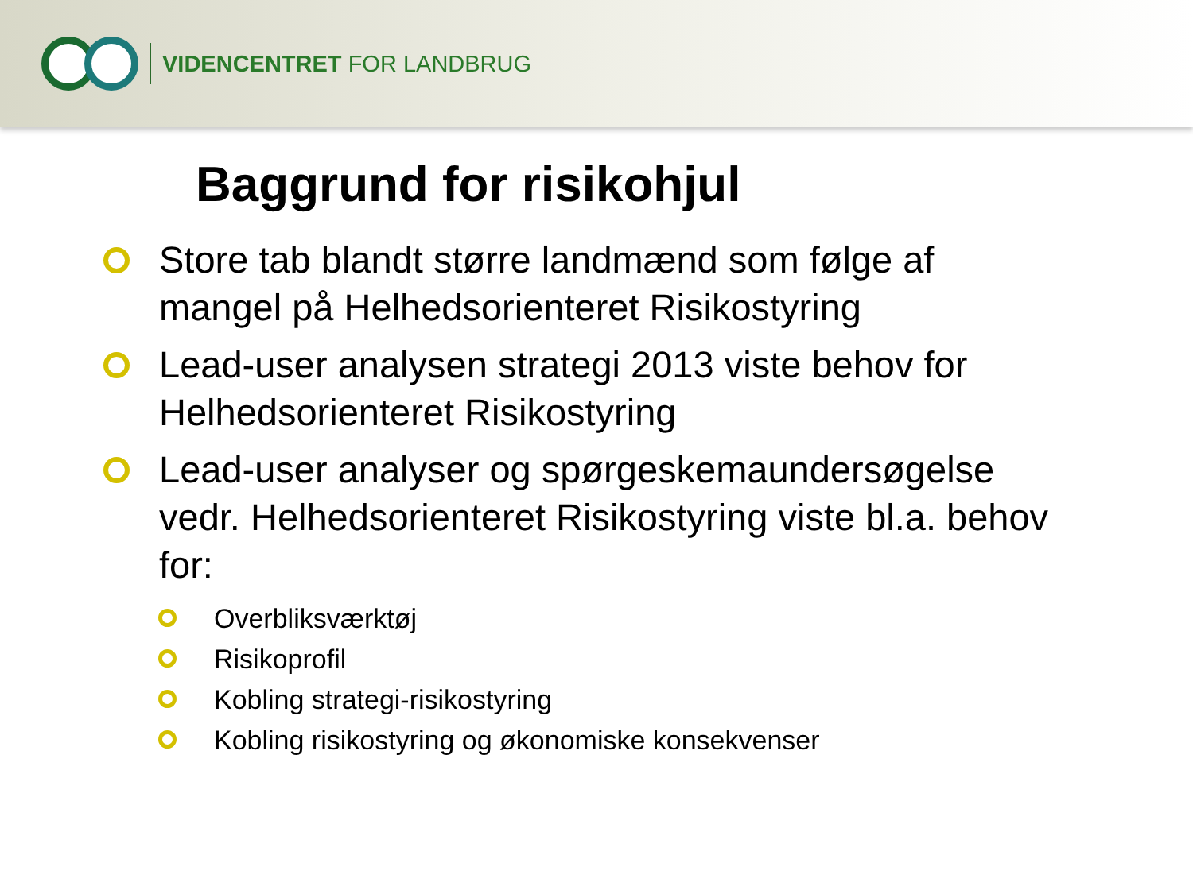VIDENCENTRET FOR LANDBRUG
Baggrund for risikohjul
Store tab blandt større landmænd som følge af mangel på Helhedsorienteret Risikostyring
Lead-user analysen strategi 2013 viste behov for Helhedsorienteret Risikostyring
Lead-user analyser og spørgeskemaundersøgelse vedr. Helhedsorienteret Risikostyring viste bl.a. behov for:
Overbliksværktøj
Risikoprofil
Kobling strategi-risikostyring
Kobling risikostyring og økonomiske konsekvenser